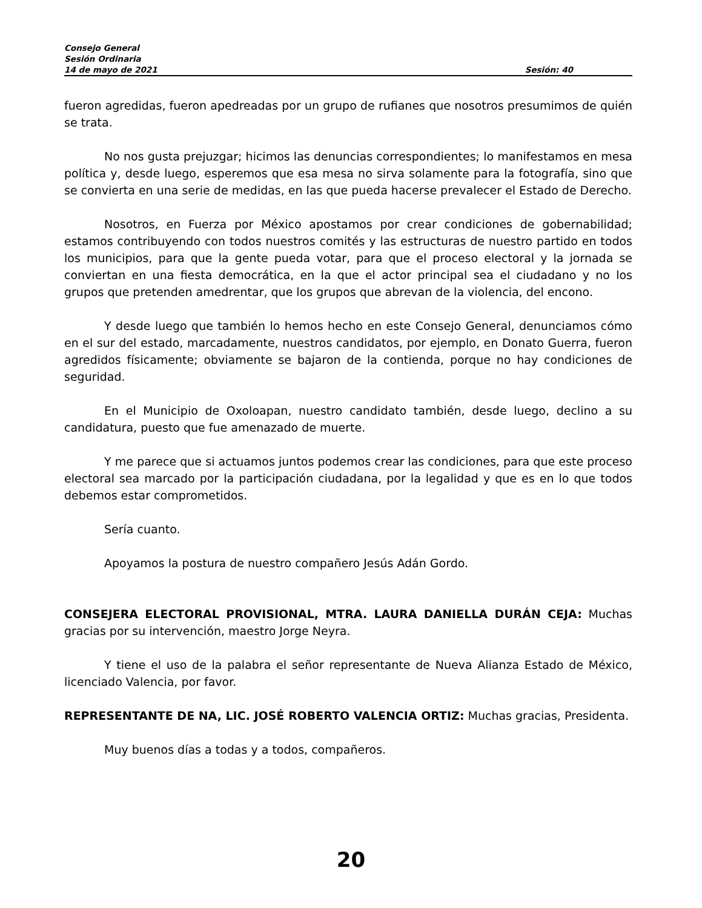Consejo General
Sesión Ordinaria
14 de mayo de 2021 Sesión: 40
fueron agredidas, fueron apedreadas por un grupo de rufianes que nosotros presumimos de quién se trata.
No nos gusta prejuzgar; hicimos las denuncias correspondientes; lo manifestamos en mesa política y, desde luego, esperemos que esa mesa no sirva solamente para la fotografía, sino que se convierta en una serie de medidas, en las que pueda hacerse prevalecer el Estado de Derecho.
Nosotros, en Fuerza por México apostamos por crear condiciones de gobernabilidad; estamos contribuyendo con todos nuestros comités y las estructuras de nuestro partido en todos los municipios, para que la gente pueda votar, para que el proceso electoral y la jornada se conviertan en una fiesta democrática, en la que el actor principal sea el ciudadano y no los grupos que pretenden amedrentar, que los grupos que abrevan de la violencia, del encono.
Y desde luego que también lo hemos hecho en este Consejo General, denunciamos cómo en el sur del estado, marcadamente, nuestros candidatos, por ejemplo, en Donato Guerra, fueron agredidos físicamente; obviamente se bajaron de la contienda, porque no hay condiciones de seguridad.
En el Municipio de Oxoloapan, nuestro candidato también, desde luego, declino a su candidatura, puesto que fue amenazado de muerte.
Y me parece que si actuamos juntos podemos crear las condiciones, para que este proceso electoral sea marcado por la participación ciudadana, por la legalidad y que es en lo que todos debemos estar comprometidos.
Sería cuanto.
Apoyamos la postura de nuestro compañero Jesús Adán Gordo.
CONSEJERA ELECTORAL PROVISIONAL, MTRA. LAURA DANIELLA DURÁN CEJA: Muchas gracias por su intervención, maestro Jorge Neyra.
Y tiene el uso de la palabra el señor representante de Nueva Alianza Estado de México, licenciado Valencia, por favor.
REPRESENTANTE DE NA, LIC. JOSÉ ROBERTO VALENCIA ORTIZ: Muchas gracias, Presidenta.
Muy buenos días a todas y a todos, compañeros.
20